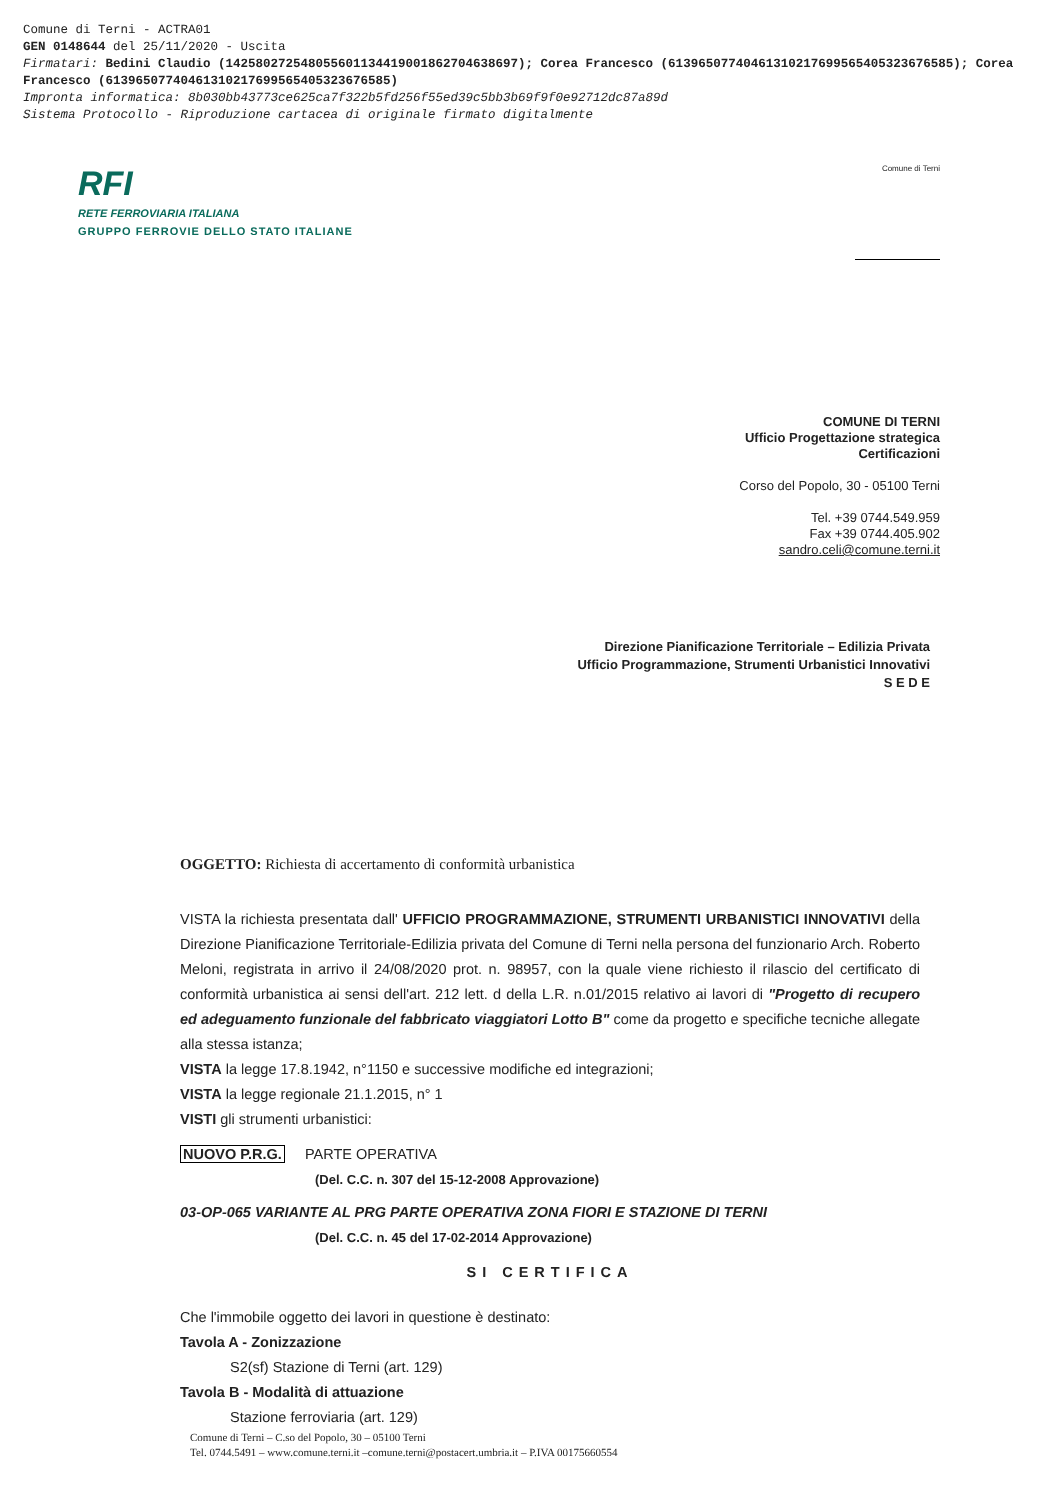Comune di Terni - ACTRA01
GEN 0148644 del 25/11/2020 - Uscita
Firmatari: Bedini Claudio (142580272548055601134419001862704638697); Corea Francesco (61396507740461310217699565405323676585); Corea Francesco (61396507740461310217699565405323676585)
Impronta informatica: 8b030bb43773ce625ca7f322b5fd256f55ed39c5bb3b69f9f0e92712dc87a89d
Sistema Protocollo - Riproduzione cartacea di originale firmato digitalmente
RFI
RETE FERROVIARIA ITALIANA
GRUPPO FERROVIE DELLO STATO ITALIANE
Comune di Terni
COMUNE DI TERNI
Ufficio Progettazione strategica
Certificazioni
Corso del Popolo, 30 - 05100 Terni
Tel. +39 0744.549.959
Fax +39 0744.405.902
sandro.celi@comune.terni.it
Direzione Pianificazione Territoriale – Edilizia Privata
Ufficio Programmazione, Strumenti Urbanistici Innovativi
S E D E
OGGETTO: Richiesta di accertamento di conformità urbanistica
VISTA la richiesta presentata dall' UFFICIO PROGRAMMAZIONE, STRUMENTI URBANISTICI INNOVATIVI della Direzione Pianificazione Territoriale-Edilizia privata del Comune di Terni nella persona del funzionario Arch. Roberto Meloni, registrata in arrivo il 24/08/2020 prot. n. 98957, con la quale viene richiesto il rilascio del certificato di conformità urbanistica ai sensi dell'art. 212 lett. d della L.R. n.01/2015 relativo ai lavori di "Progetto di recupero ed adeguamento funzionale del fabbricato viaggiatori Lotto B" come da progetto e specifiche tecniche allegate alla stessa istanza;
VISTA la legge 17.8.1942, n°1150 e successive modifiche ed integrazioni;
VISTA la legge regionale 21.1.2015, n° 1
VISTI gli strumenti urbanistici:
NUOVO P.R.G. PARTE OPERATIVA
(Del. C.C. n. 307 del 15-12-2008 Approvazione)
03-OP-065 VARIANTE AL PRG PARTE OPERATIVA ZONA FIORI E STAZIONE DI TERNI
(Del. C.C. n. 45 del 17-02-2014 Approvazione)
SI CERTIFICA
Che l'immobile oggetto dei lavori in questione è destinato:
Tavola A - Zonizzazione
S2(sf) Stazione di Terni (art. 129)
Tavola B - Modalità di attuazione
Stazione ferroviaria (art. 129)
Comune di Terni – C.so del Popolo, 30 – 05100 Terni
Tel. 0744.5491 – www.comune.terni.it –comune.terni@postacert.umbria.it – P.IVA 00175660554